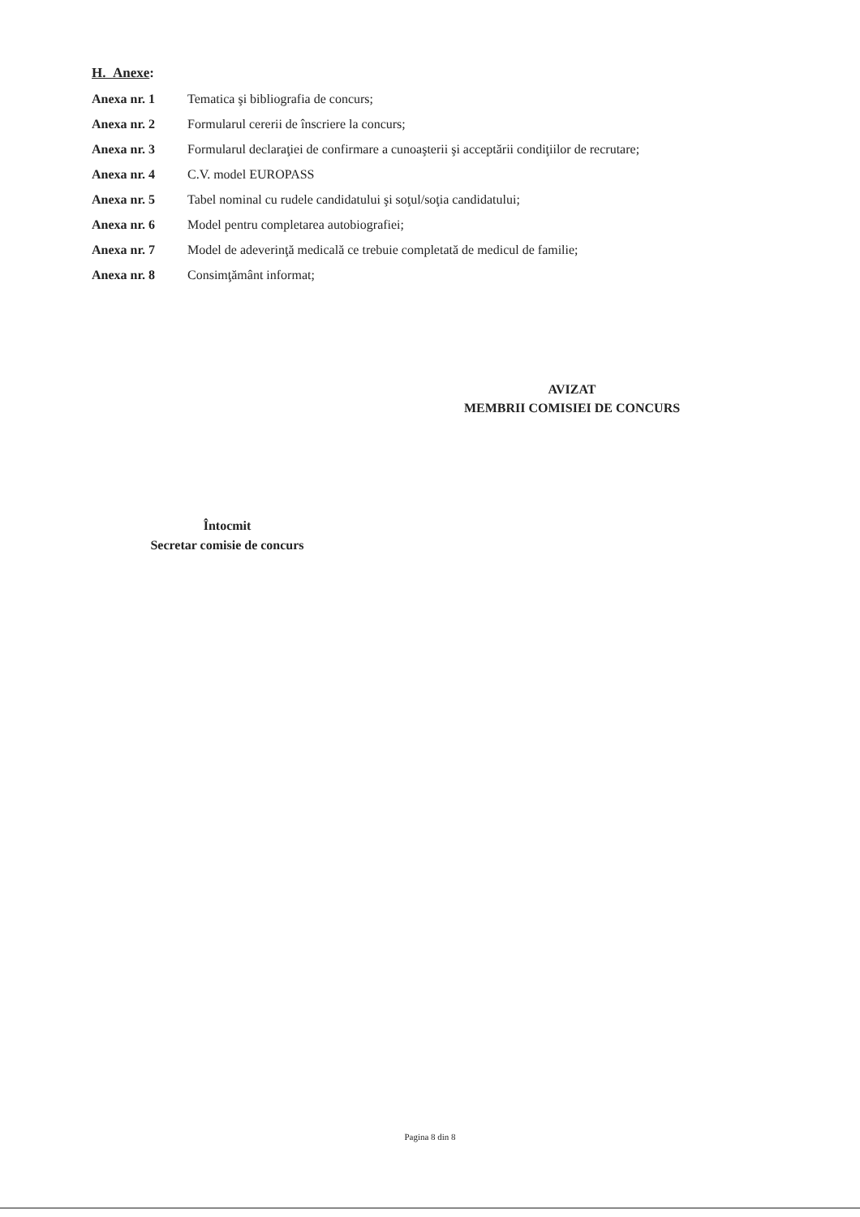H. Anexe:
Anexa nr. 1 Tematica şi bibliografia de concurs;
Anexa nr. 2 Formularul cererii de înscriere la concurs;
Anexa nr. 3 Formularul declaraţiei de confirmare a cunoaşterii şi acceptării condiţiilor de recrutare;
Anexa nr. 4 C.V. model EUROPASS
Anexa nr. 5 Tabel nominal cu rudele candidatului şi soţul/soţia candidatului;
Anexa nr. 6 Model pentru completarea autobiografiei;
Anexa nr. 7 Model de adeverinţă medicală ce trebuie completată de medicul de familie;
Anexa nr. 8 Consimţământ informat;
AVIZAT
MEMBRII COMISIEI DE CONCURS
Întocmit
Secretar comisie de concurs
Pagina 8 din 8